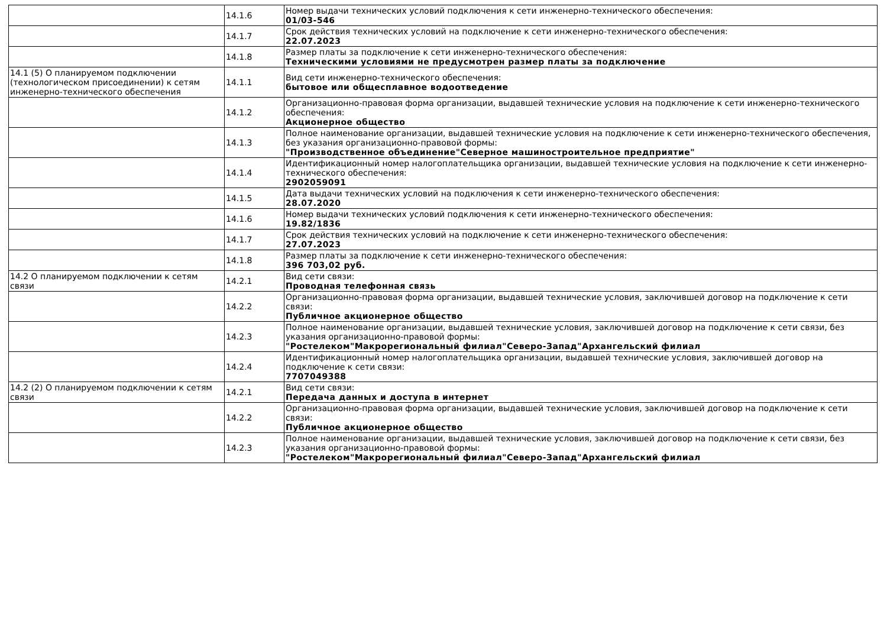| | 14.1.6 | Номер выдачи технических условий подключения к сети инженерно-технического обеспечения: 01/03-546 |
| | 14.1.7 | Срок действия технических условий на подключение к сети инженерно-технического обеспечения: 22.07.2023 |
| | 14.1.8 | Размер платы за подключение к сети инженерно-технического обеспечения: Техническими условиями не предусмотрен размер платы за подключение |
| 14.1 (5) О планируемом подключении (технологическом присоединении) к сетям инженерно-технического обеспечения | 14.1.1 | Вид сети инженерно-технического обеспечения: бытовое или общесплавное водоотведение |
| | 14.1.2 | Организационно-правовая форма организации, выдавшей технические условия на подключение к сети инженерно-технического обеспечения: Акционерное общество |
| | 14.1.3 | Полное наименование организации, выдавшей технические условия на подключение к сети инженерно-технического обеспечения, без указания организационно-правовой формы: "Производственное объединение"Северное машиностроительное предприятие" |
| | 14.1.4 | Идентификационный номер налогоплательщика организации, выдавшей технические условия на подключение к сети инженерно-технического обеспечения: 2902059091 |
| | 14.1.5 | Дата выдачи технических условий на подключения к сети инженерно-технического обеспечения: 28.07.2020 |
| | 14.1.6 | Номер выдачи технических условий подключения к сети инженерно-технического обеспечения: 19.82/1836 |
| | 14.1.7 | Срок действия технических условий на подключение к сети инженерно-технического обеспечения: 27.07.2023 |
| | 14.1.8 | Размер платы за подключение к сети инженерно-технического обеспечения: 396 703,02 руб. |
| 14.2 О планируемом подключении к сетям связи | 14.2.1 | Вид сети связи: Проводная телефонная связь |
| | 14.2.2 | Организационно-правовая форма организации, выдавшей технические условия, заключившей договор на подключение к сети связи: Публичное акционерное общество |
| | 14.2.3 | Полное наименование организации, выдавшей технические условия, заключившей договор на подключение к сети связи, без указания организационно-правовой формы: "Ростелеком"Макрорегиональный филиал"Северо-Запад"Архангельский филиал |
| | 14.2.4 | Идентификационный номер налогоплательщика организации, выдавшей технические условия, заключившей договор на подключение к сети связи: 7707049388 |
| 14.2 (2) О планируемом подключении к сетям связи | 14.2.1 | Вид сети связи: Передача данных и доступа в интернет |
| | 14.2.2 | Организационно-правовая форма организации, выдавшей технические условия, заключившей договор на подключение к сети связи: Публичное акционерное общество |
| | 14.2.3 | Полное наименование организации, выдавшей технические условия, заключившей договор на подключение к сети связи, без указания организационно-правовой формы: "Ростелеком"Макрорегиональный филиал"Северо-Запад"Архангельский филиал |